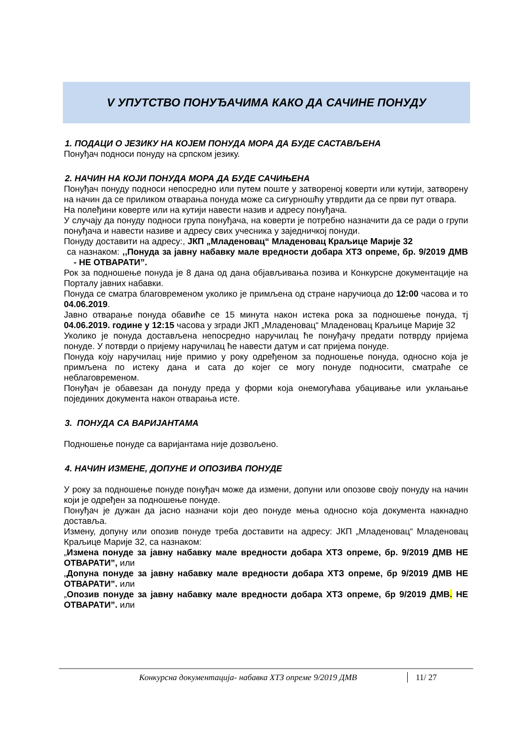V УПУТСТВО ПОНУЂАЧИМА КАКО ДА САЧИНЕ ПОНУДУ
1. ПОДАЦИ О ЈЕЗИКУ НА КОЈЕМ ПОНУДА МОРА ДА БУДЕ САСТАВЉЕНА
Понуђач подноси понуду на српском језику.
2. НАЧИН НА КОЈИ ПОНУДА МОРА ДА БУДЕ САЧИЊЕНА
Понуђач понуду подноси непосредно или путем поште у затвореној коверти или кутији, затворену на начин да се приликом отварања понуда може са сигурношћу утврдити да се први пут отвара.
На полеђини коверте или на кутији навести назив и адресу понуђача.
У случају да понуду подноси група понуђача, на коверти је потребно назначити да се ради о групи понуђача и навести називе и адресу свих учесника у заједничкој понуди.
Понуду доставити на адресу:, ЈКП „Младеновац“ Младеновац Краљице Марије 32
са назнаком: ,,Понуда за јавну набавку мале вредности добара ХТЗ опреме, бр. 9/2019 ДМВ - НЕ ОТВАРАТИ”.
Рок за подношење понуда је 8 дана од дана објављивања позива и Конкурсне документације на Порталу јавних набавки.
Понуда се сматра благовременом уколико је примљена од стране наручиоца до 12:00 часова и то 04.06.2019.
Јавно отварање понуда обавиће се 15 минута након истека рока за подношење понуда, тј 04.06.2019. године у 12:15 часова у згради ЈКП „Младеновац“ Младеновац Краљице Марије 32
Уколико је понуда достављена непосредно наручилац ће понуђачу предати потврду пријема понуде. У потврди о пријему наручилац ће навести датум и сат пријема понуде.
Понуда коју наручилац није примио у року одређеном за подношење понуда, односно која је примљена по истеку дана и сата до којег се могу понуде подносити, сматраће се неблаговременом.
Понуђач је обавезан да понуду преда у форми која онемогућава убацивање или уклањање појединих документа након отварања исте.
3. ПОНУДА СА ВАРИЈАНТАМА
Подношење понуде са варијантама није дозвољено.
4. НАЧИН ИЗМЕНЕ, ДОПУНЕ И ОПОЗИВА ПОНУДЕ
У року за подношење понуде понуђач може да измени, допуни или опозове своју понуду на начин који је одређен за подношење понуде.
Понуђач је дужан да јасно назначи који део понуде мења односно која документа накнадно доставља.
Измену, допуну или опозив понуде треба доставити на адресу: ЈКП „Младеновац“ Младеновац Краљице Марије 32, са назнаком:
„Измена понуде за јавну набавку мале вредности добара ХТЗ опреме, бр. 9/2019 ДМВ НЕ ОТВАРАТИ”, или
„Допуна понуде за јавну набавку мале вредности добара ХТЗ опреме, бр 9/2019 ДМВ НЕ ОТВАРАТИ”. или
„Опозив понуде за јавну набавку мале вредности добара ХТЗ опреме, бр 9/2019 ДМВ. НЕ ОТВАРАТИ”. или
Конкурсна документација- набавка ХТЗ опреме 9/2019 ДМВ
11/ 27